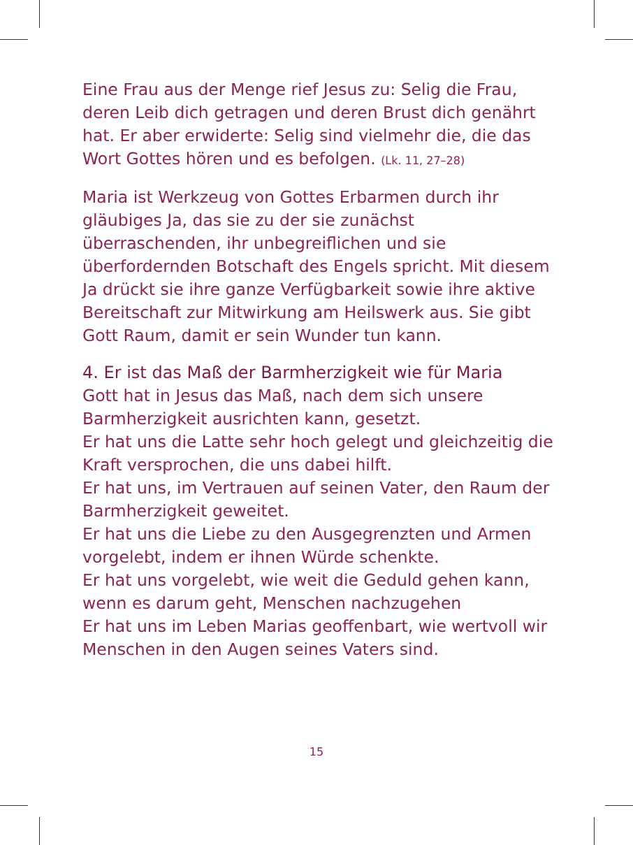Eine Frau aus der Menge rief Jesus zu: Selig die Frau, deren Leib dich getragen und deren Brust dich genährt hat. Er aber erwiderte: Selig sind vielmehr die, die das Wort Gottes hören und es befolgen. (Lk. 11, 27–28)
Maria ist Werkzeug von Gottes Erbarmen durch ihr gläubiges Ja, das sie zu der sie zunächst überraschenden, ihr unbegreiflichen und sie überfordernden Botschaft des Engels spricht. Mit diesem Ja drückt sie ihre ganze Verfügbarkeit sowie ihre aktive Bereitschaft zur Mitwirkung am Heilswerk aus. Sie gibt Gott Raum, damit er sein Wunder tun kann.
4. Er ist das Maß der Barmherzigkeit wie für Maria
Gott hat in Jesus das Maß, nach dem sich unsere Barmherzigkeit ausrichten kann, gesetzt.
Er hat uns die Latte sehr hoch gelegt und gleichzeitig die Kraft versprochen, die uns dabei hilft.
Er hat uns, im Vertrauen auf seinen Vater, den Raum der Barmherzigkeit geweitet.
Er hat uns die Liebe zu den Ausgegrenzten und Armen vorgelebt, indem er ihnen Würde schenkte.
Er hat uns vorgelebt, wie weit die Geduld gehen kann, wenn es darum geht, Menschen nachzugehen
Er hat uns im Leben Marias geoffenbart, wie wertvoll wir Menschen in den Augen seines Vaters sind.
15